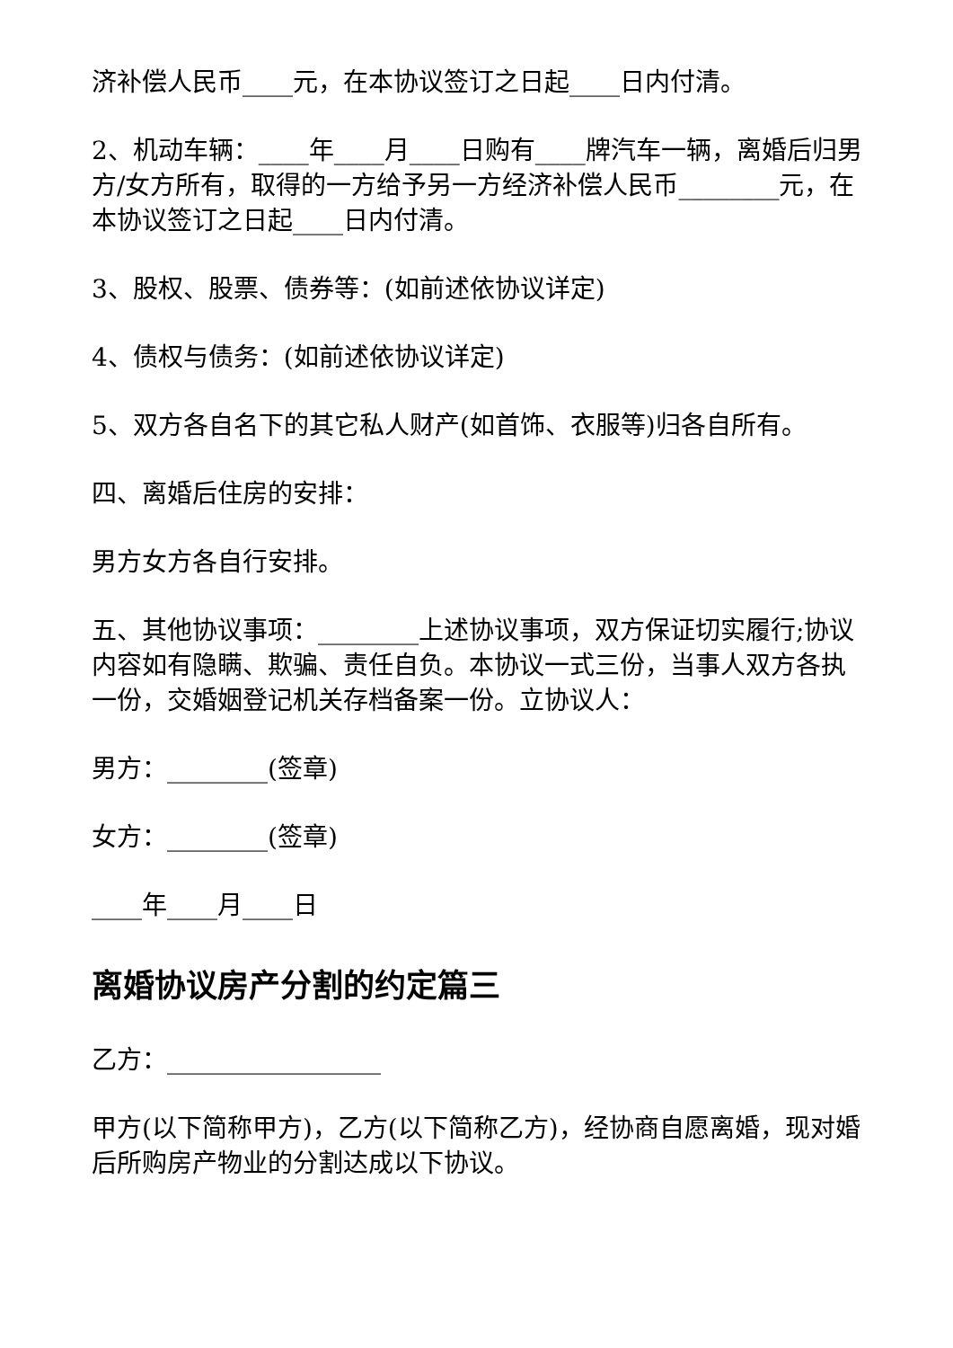济补偿人民币____元，在本协议签订之日起____日内付清。
2、机动车辆：____年____月____日购有____牌汽车一辆，离婚后归男方/女方所有，取得的一方给予另一方经济补偿人民币________元，在本协议签订之日起____日内付清。
3、股权、股票、债券等：(如前述依协议详定)
4、债权与债务：(如前述依协议详定)
5、双方各自名下的其它私人财产(如首饰、衣服等)归各自所有。
四、离婚后住房的安排：
男方女方各自行安排。
五、其他协议事项：________上述协议事项，双方保证切实履行;协议内容如有隐瞒、欺骗、责任自负。本协议一式三份，当事人双方各执一份，交婚姻登记机关存档备案一份。立协议人：
男方：________(签章)
女方：________(签章)
____年____月____日
离婚协议房产分割的约定篇三
乙方：_________________
甲方(以下简称甲方)，乙方(以下简称乙方)，经协商自愿离婚，现对婚后所购房产物业的分割达成以下协议。